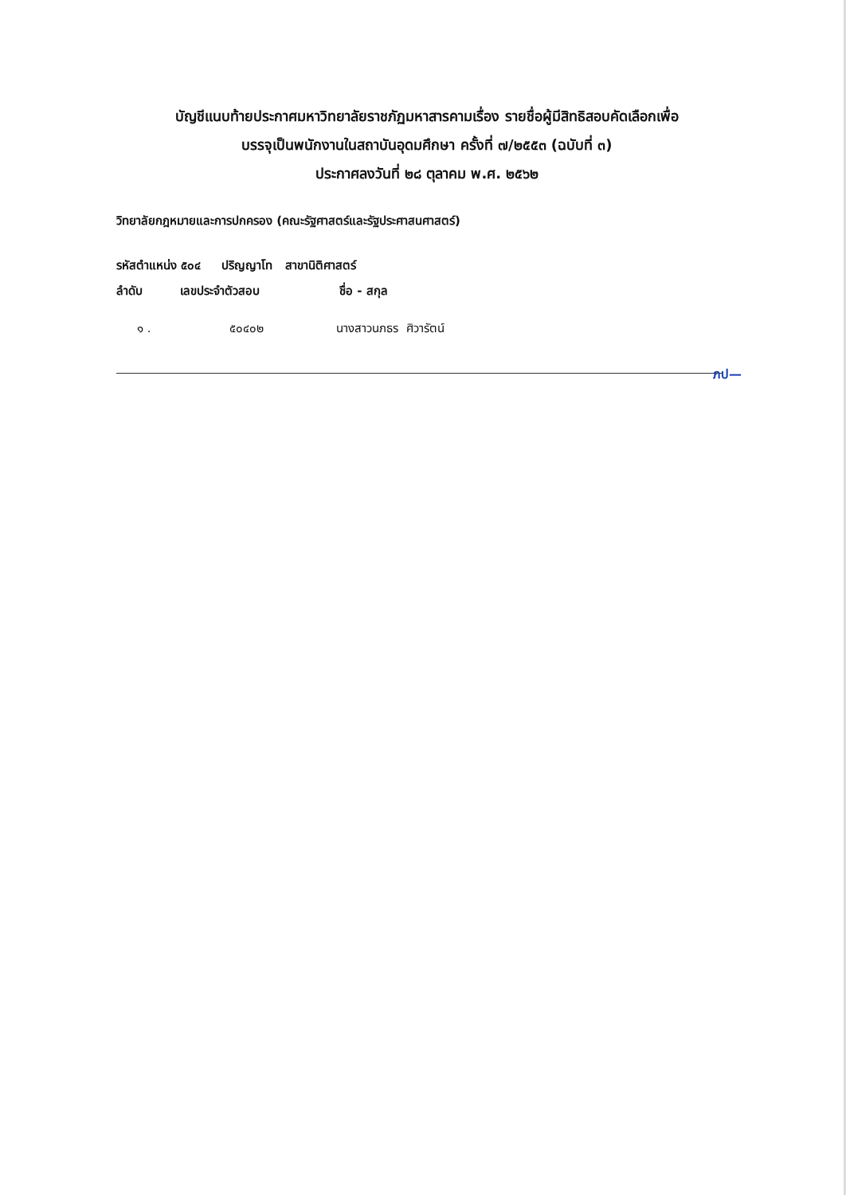บัญชีแนบท้ายประกาศมหาวิทยาลัยราชภัฏมหาสารคามเรื่อง รายชื่อผู้มีสิทธิสอบคัดเลือกเพื่อ
บรรจุเป็นพนักงานในสถาบันอุดมศึกษา ครั้งที่ ๗/๒๕๕๓ (ฉบับที่ ๓)
ประกาศลงวันที่ ๒๘ ตุลาคม พ.ศ. ๒๕๖๒
วิทยาลัยกฎหมายและการปกครอง (คณะรัฐศาสตร์และรัฐประศาสนศาสตร์)
รหัสตำแหน่ง ๕๐๔ ปริญญาโท สาขานิติศาสตร์
ลำดับ เลขประจำตัวสอบ ชื่อ - สกุล
| ๑ . | ๕๐๔๐๒ | นางสาวนภธร ศิวารัตน์ |
ภป—